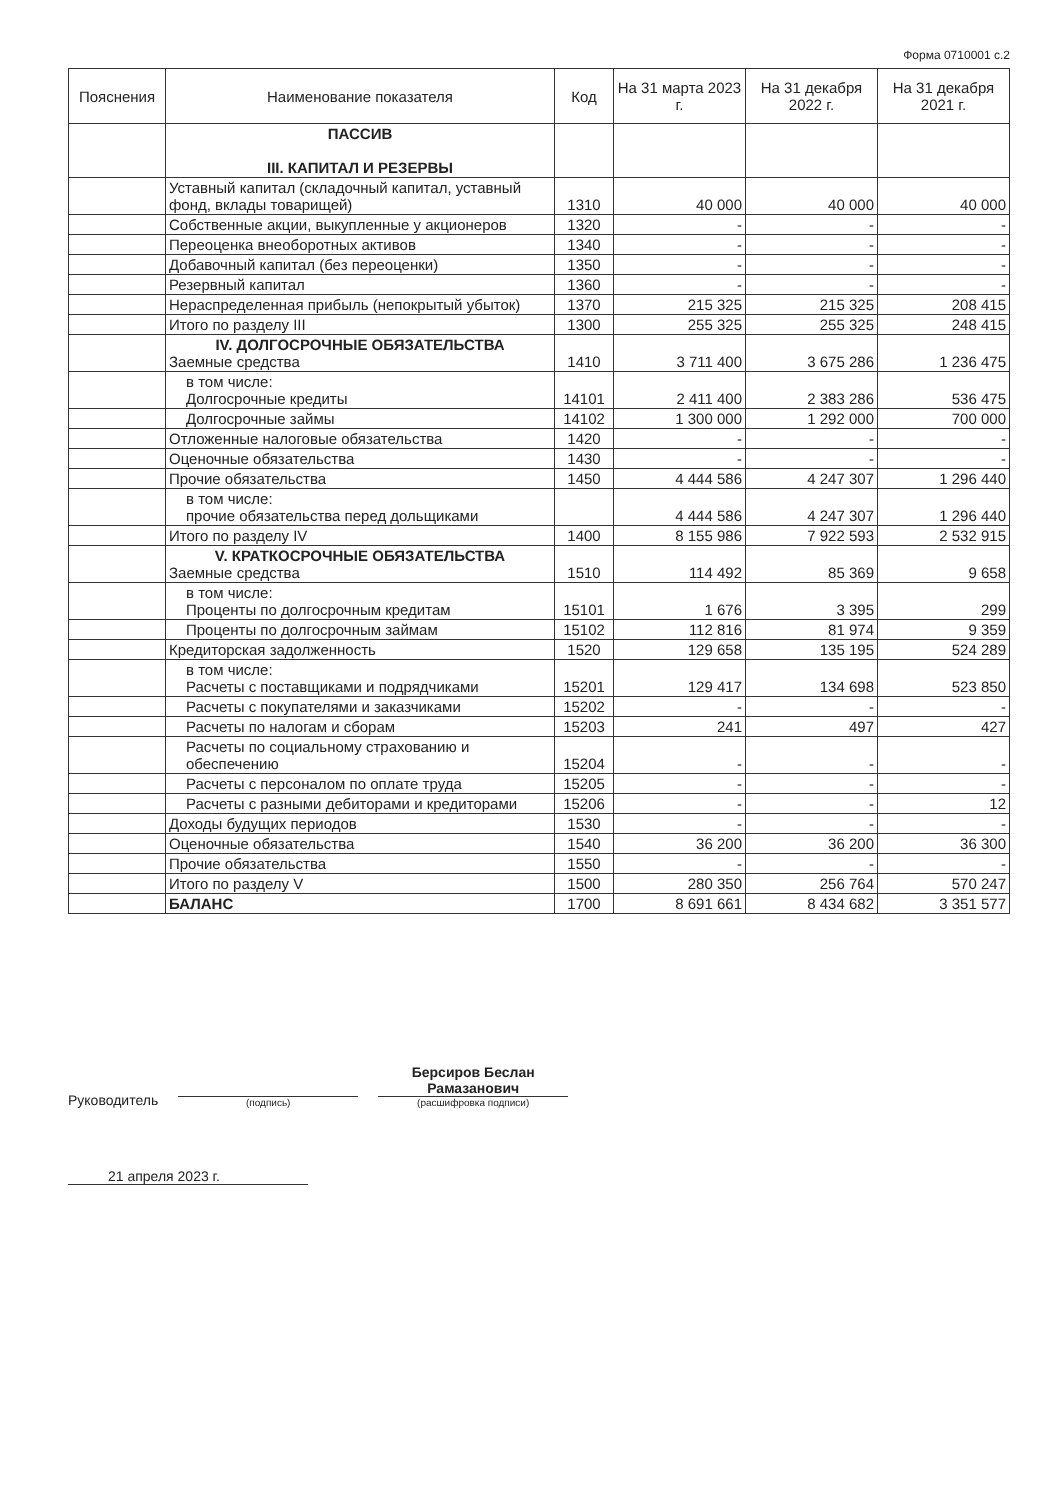Форма 0710001 с.2
| Пояснения | Наименование показателя | Код | На 31 марта 2023 г. | На 31 декабря 2022 г. | На 31 декабря 2021 г. |
| --- | --- | --- | --- | --- | --- |
| | ПАССИВ III. КАПИТАЛ И РЕЗЕРВЫ | | | | |
| | Уставный капитал (складочный капитал, уставный фонд, вклады товарищей) | 1310 | 40 000 | 40 000 | 40 000 |
| | Собственные акции, выкупленные у акционеров | 1320 | - | - | - |
| | Переоценка внеоборотных активов | 1340 | - | - | - |
| | Добавочный капитал (без переоценки) | 1350 | - | - | - |
| | Резервный капитал | 1360 | - | - | - |
| | Нераспределенная прибыль (непокрытый убыток) | 1370 | 215 325 | 215 325 | 208 415 |
| | Итого по разделу III | 1300 | 255 325 | 255 325 | 248 415 |
| | IV. ДОЛГОСРОЧНЫЕ ОБЯЗАТЕЛЬСТВА Заемные средства | 1410 | 3 711 400 | 3 675 286 | 1 236 475 |
| | в том числе: Долгосрочные кредиты | 14101 | 2 411 400 | 2 383 286 | 536 475 |
| | Долгосрочные займы | 14102 | 1 300 000 | 1 292 000 | 700 000 |
| | Отложенные налоговые обязательства | 1420 | - | - | - |
| | Оценочные обязательства | 1430 | - | - | - |
| | Прочие обязательства | 1450 | 4 444 586 | 4 247 307 | 1 296 440 |
| | в том числе: прочие обязательства перед дольщиками | | 4 444 586 | 4 247 307 | 1 296 440 |
| | Итого по разделу IV | 1400 | 8 155 986 | 7 922 593 | 2 532 915 |
| | V. КРАТКОСРОЧНЫЕ ОБЯЗАТЕЛЬСТВА Заемные средства | 1510 | 114 492 | 85 369 | 9 658 |
| | в том числе: Проценты по долгосрочным кредитам | 15101 | 1 676 | 3 395 | 299 |
| | Проценты по долгосрочным займам | 15102 | 112 816 | 81 974 | 9 359 |
| | Кредиторская задолженность | 1520 | 129 658 | 135 195 | 524 289 |
| | в том числе: Расчеты с поставщиками и подрядчиками | 15201 | 129 417 | 134 698 | 523 850 |
| | Расчеты с покупателями и заказчиками | 15202 | - | - | - |
| | Расчеты по налогам и сборам | 15203 | 241 | 497 | 427 |
| | Расчеты по социальному страхованию и обеспечению | 15204 | - | - | - |
| | Расчеты с персоналом по оплате труда | 15205 | - | - | - |
| | Расчеты с разными дебиторами и кредиторами | 15206 | - | - | 12 |
| | Доходы будущих периодов | 1530 | - | - | - |
| | Оценочные обязательства | 1540 | 36 200 | 36 200 | 36 300 |
| | Прочие обязательства | 1550 | - | - | - |
| | Итого по разделу V | 1500 | 280 350 | 256 764 | 570 247 |
| | БАЛАНС | 1700 | 8 691 661 | 8 434 682 | 3 351 577 |
Руководитель
(подпись)
Берсиров Беслан Рамазанович
(расшифровка подписи)
21 апреля 2023 г.